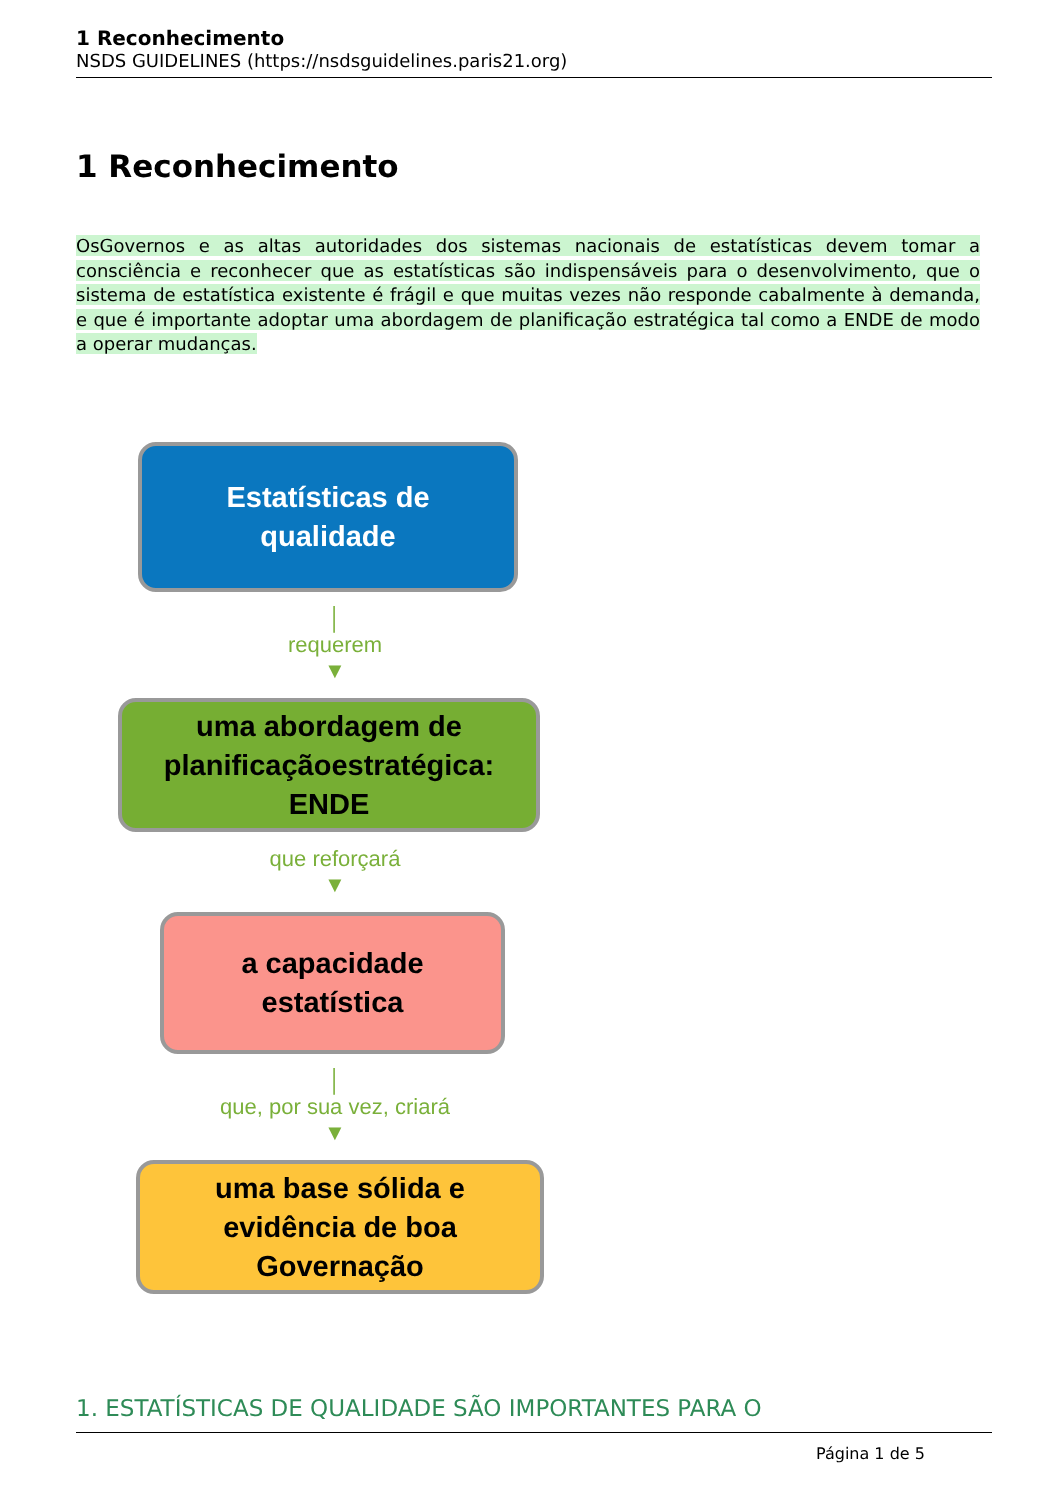1 Reconhecimento
NSDS GUIDELINES (https://nsdsguidelines.paris21.org)
1 Reconhecimento
OsGovernos e as altas autoridades dos sistemas nacionais de estatísticas devem tomar a consciência e reconhecer que as estatísticas são indispensáveis para o desenvolvimento, que o sistema de estatística existente é frágil e que muitas vezes não responde cabalmente à demanda, e que é importante adoptar uma abordagem de planificação estratégica tal como a ENDE de modo a operar mudanças.
Estatísticas de
qualidade
│
requerem
▼
uma abordagem de
planificaçãoestratégica:
ENDE
que reforçará
▼
a capacidade
estatística
│
que, por sua vez, criará
▼
uma base sólida e
evidência de boa
Governação
1. ESTATÍSTICAS DE QUALIDADE SÃO IMPORTANTES PARA O
Página 1 de 5